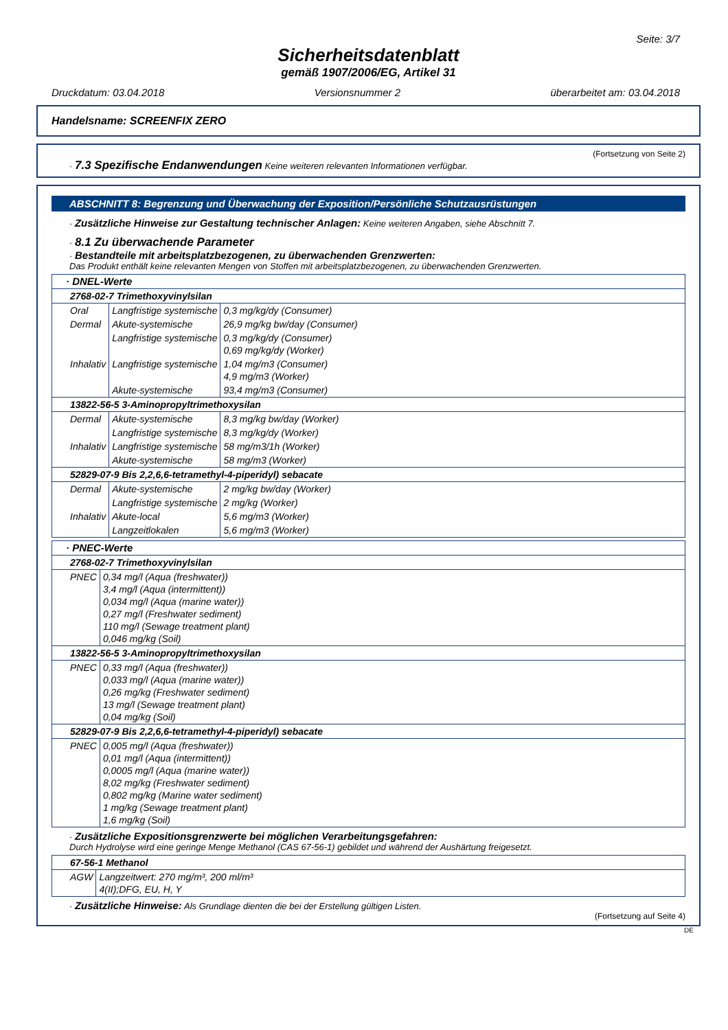Seite: 3/7
Sicherheitsdatenblatt
gemäß 1907/2006/EG, Artikel 31
Druckdatum: 03.04.2018 Versionsnummer 2 überarbeitet am: 03.04.2018
Handelsname: SCREENFIX ZERO
(Fortsetzung von Seite 2)
· 7.3 Spezifische Endanwendungen Keine weiteren relevanten Informationen verfügbar.
ABSCHNITT 8: Begrenzung und Überwachung der Exposition/Persönliche Schutzausrüstungen
· Zusätzliche Hinweise zur Gestaltung technischer Anlagen: Keine weiteren Angaben, siehe Abschnitt 7.
· 8.1 Zu überwachende Parameter
· Bestandteile mit arbeitsplatzbezogenen, zu überwachenden Grenzwerten:
Das Produkt enthält keine relevanten Mengen von Stoffen mit arbeitsplatzbezogenen, zu überwachenden Grenzwerten.
| · DNEL-Werte | | |
| 2768-02-7 Trimethoxyvinylsilan | | |
| Oral | Langfristige systemische | 0,3 mg/kg/dy (Consumer) |
| Dermal | Akute-systemische | 26,9 mg/kg bw/day (Consumer) |
| | Langfristige systemische | 0,3 mg/kg/dy (Consumer) 0,69 mg/kg/dy (Worker) |
| Inhalativ | Langfristige systemische | 1,04 mg/m3 (Consumer) 4,9 mg/m3 (Worker) |
| | Akute-systemische | 93,4 mg/m3 (Consumer) |
| 13822-56-5 3-Aminopropyltrimethoxysilan | | |
| Dermal | Akute-systemische | 8,3 mg/kg bw/day (Worker) |
| | Langfristige systemische | 8,3 mg/kg/dy (Worker) |
| Inhalativ | Langfristige systemische | 58 mg/m3/1h (Worker) |
| | Akute-systemische | 58 mg/m3 (Worker) |
| 52829-07-9 Bis 2,2,6,6-tetramethyl-4-piperidyl) sebacate | | |
| Dermal | Akute-systemische | 2 mg/kg bw/day (Worker) |
| | Langfristige systemische | 2 mg/kg (Worker) |
| Inhalativ | Akute-local | 5,6 mg/m3 (Worker) |
| | Langzeitlokalen | 5,6 mg/m3 (Worker) |
| · PNEC-Werte | |
| 2768-02-7 Trimethoxyvinylsilan | |
| PNEC | 0,34 mg/l (Aqua (freshwater)) 3,4 mg/l (Aqua (intermittent)) 0,034 mg/l (Aqua (marine water)) 0,27 mg/l (Freshwater sediment) 110 mg/l (Sewage treatment plant) 0,046 mg/kg (Soil) |
| 13822-56-5 3-Aminopropyltrimethoxysilan | |
| PNEC | 0,33 mg/l (Aqua (freshwater)) 0,033 mg/l (Aqua (marine water)) 0,26 mg/kg (Freshwater sediment) 13 mg/l (Sewage treatment plant) 0,04 mg/kg (Soil) |
| 52829-07-9 Bis 2,2,6,6-tetramethyl-4-piperidyl) sebacate | |
| PNEC | 0,005 mg/l (Aqua (freshwater)) 0,01 mg/l (Aqua (intermittent)) 0,0005 mg/l (Aqua (marine water)) 8,02 mg/kg (Freshwater sediment) 0,802 mg/kg (Marine water sediment) 1 mg/kg (Sewage treatment plant) 1,6 mg/kg (Soil) |
· Zusätzliche Expositionsgrenzwerte bei möglichen Verarbeitungsgefahren:
Durch Hydrolyse wird eine geringe Menge Methanol (CAS 67-56-1) gebildet und während der Aushärtung freigesetzt.
| 67-56-1 Methanol | |
| AGW | Langzeitwert: 270 mg/m³, 200 ml/m³ 4(II);DFG, EU, H, Y |
· Zusätzliche Hinweise: Als Grundlage dienten die bei der Erstellung gültigen Listen.
(Fortsetzung auf Seite 4)
DE